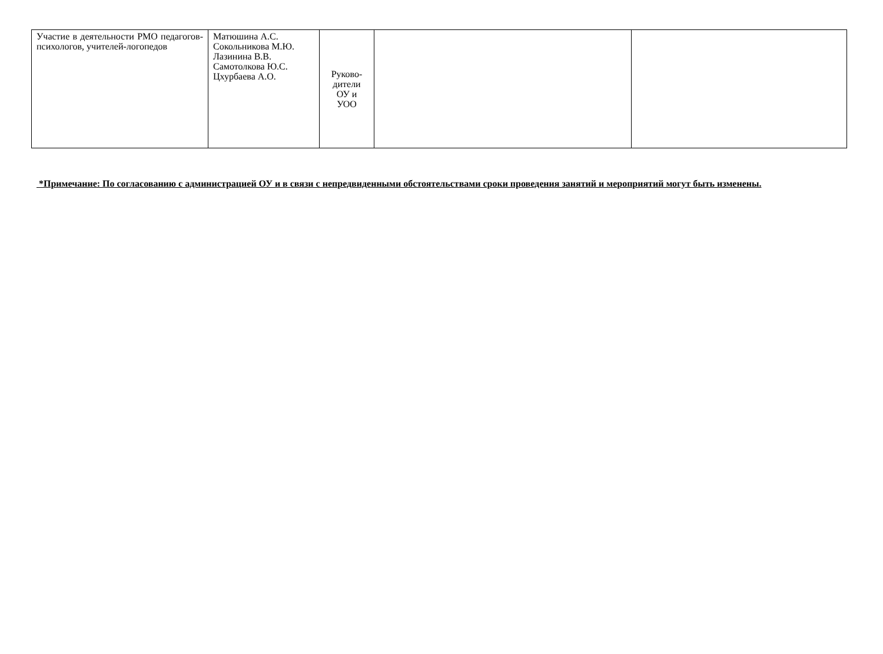| Участие в деятельности РМО педагогов-психологов, учителей-логопедов | Матюшина А.С. Сокольникова М.Ю. Лазинина В.В. Самотолкова Ю.С. Цхурбаева А.О. | Руково- дители ОУ и УОО | | |
*Примечание: По согласованию с администрацией ОУ и в связи с непредвиденными обстоятельствами сроки проведения занятий и мероприятий могут быть изменены.